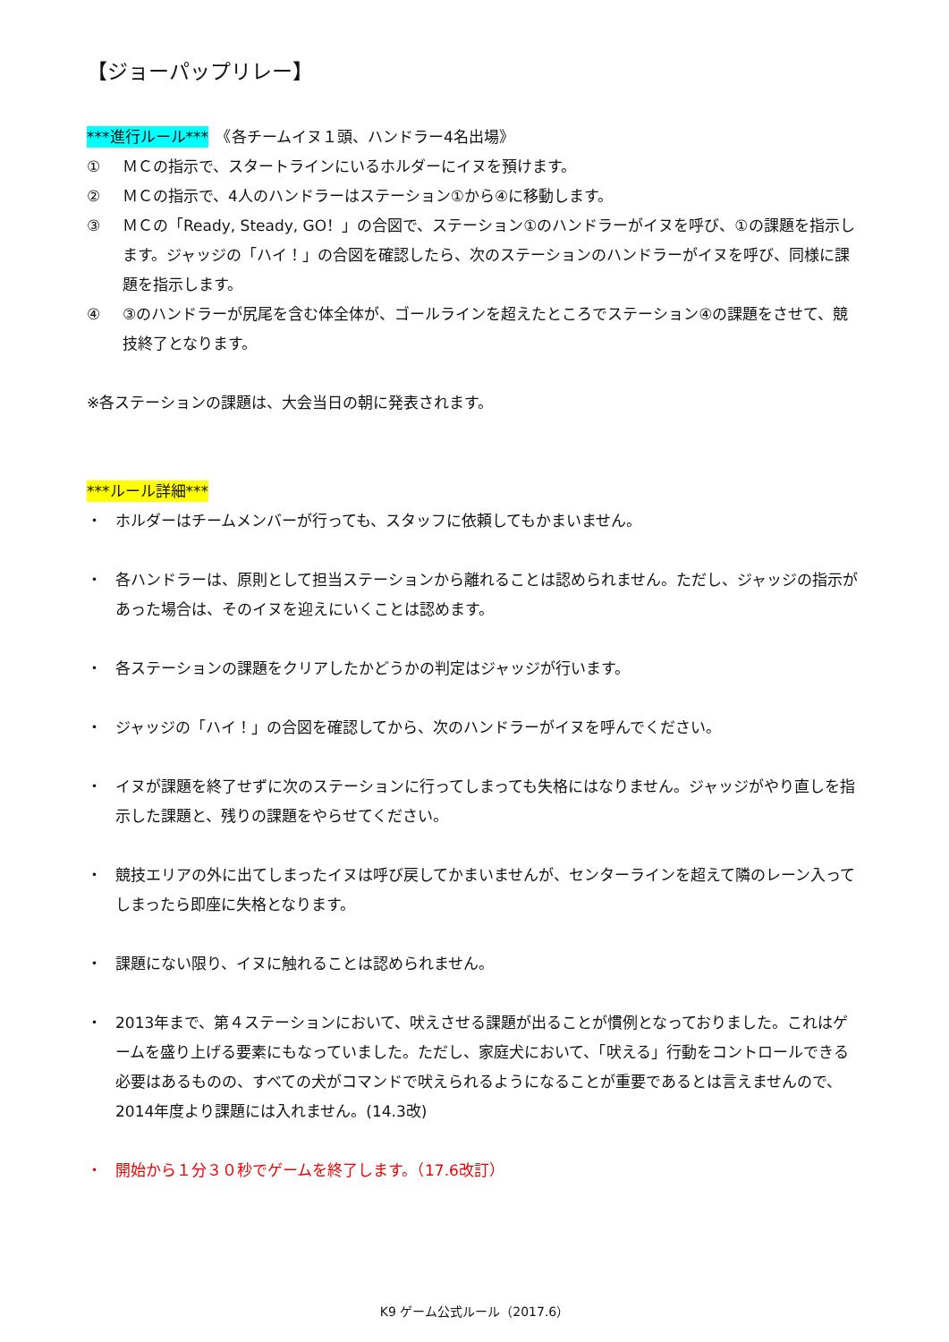【ジョーパップリレー】
***進行ルール***　《各チームイヌ１頭、ハンドラー4名出場》
① ＭＣの指示で、スタートラインにいるホルダーにイヌを預けます。
② ＭＣの指示で、4人のハンドラーはステーション①から④に移動します。
③ ＭＣの「Ready, Steady, GO！」の合図で、ステーション①のハンドラーがイヌを呼び、①の課題を指示します。ジャッジの「ハイ！」の合図を確認したら、次のステーションのハンドラーがイヌを呼び、同様に課題を指示します。
④ ③のハンドラーが尻尾を含む体全体が、ゴールラインを超えたところでステーション④の課題をさせて、競技終了となります。
※各ステーションの課題は、大会当日の朝に発表されます。
***ルール詳細***
・ ホルダーはチームメンバーが行っても、スタッフに依頼してもかまいません。
・ 各ハンドラーは、原則として担当ステーションから離れることは認められません。ただし、ジャッジの指示があった場合は、そのイヌを迎えにいくことは認めます。
・ 各ステーションの課題をクリアしたかどうかの判定はジャッジが行います。
・ ジャッジの「ハイ！」の合図を確認してから、次のハンドラーがイヌを呼んでください。
・ イヌが課題を終了せずに次のステーションに行ってしまっても失格にはなりません。ジャッジがやり直しを指示した課題と、残りの課題をやらせてください。
・ 競技エリアの外に出てしまったイヌは呼び戻してかまいませんが、センターラインを超えて隣のレーン入ってしまったら即座に失格となります。
・ 課題にない限り、イヌに触れることは認められません。
・ 2013年まで、第４ステーションにおいて、吠えさせる課題が出ることが慣例となっておりました。これはゲームを盛り上げる要素にもなっていました。ただし、家庭犬において、「吠える」行動をコントロールできる必要はあるものの、すべての犬がコマンドで吠えられるようになることが重要であるとは言えませんので、2014年度より課題には入れません。(14.3改)
・ 開始から１分３０秒でゲームを終了します。（17.6改訂）
K9 ゲーム公式ルール（2017.6）